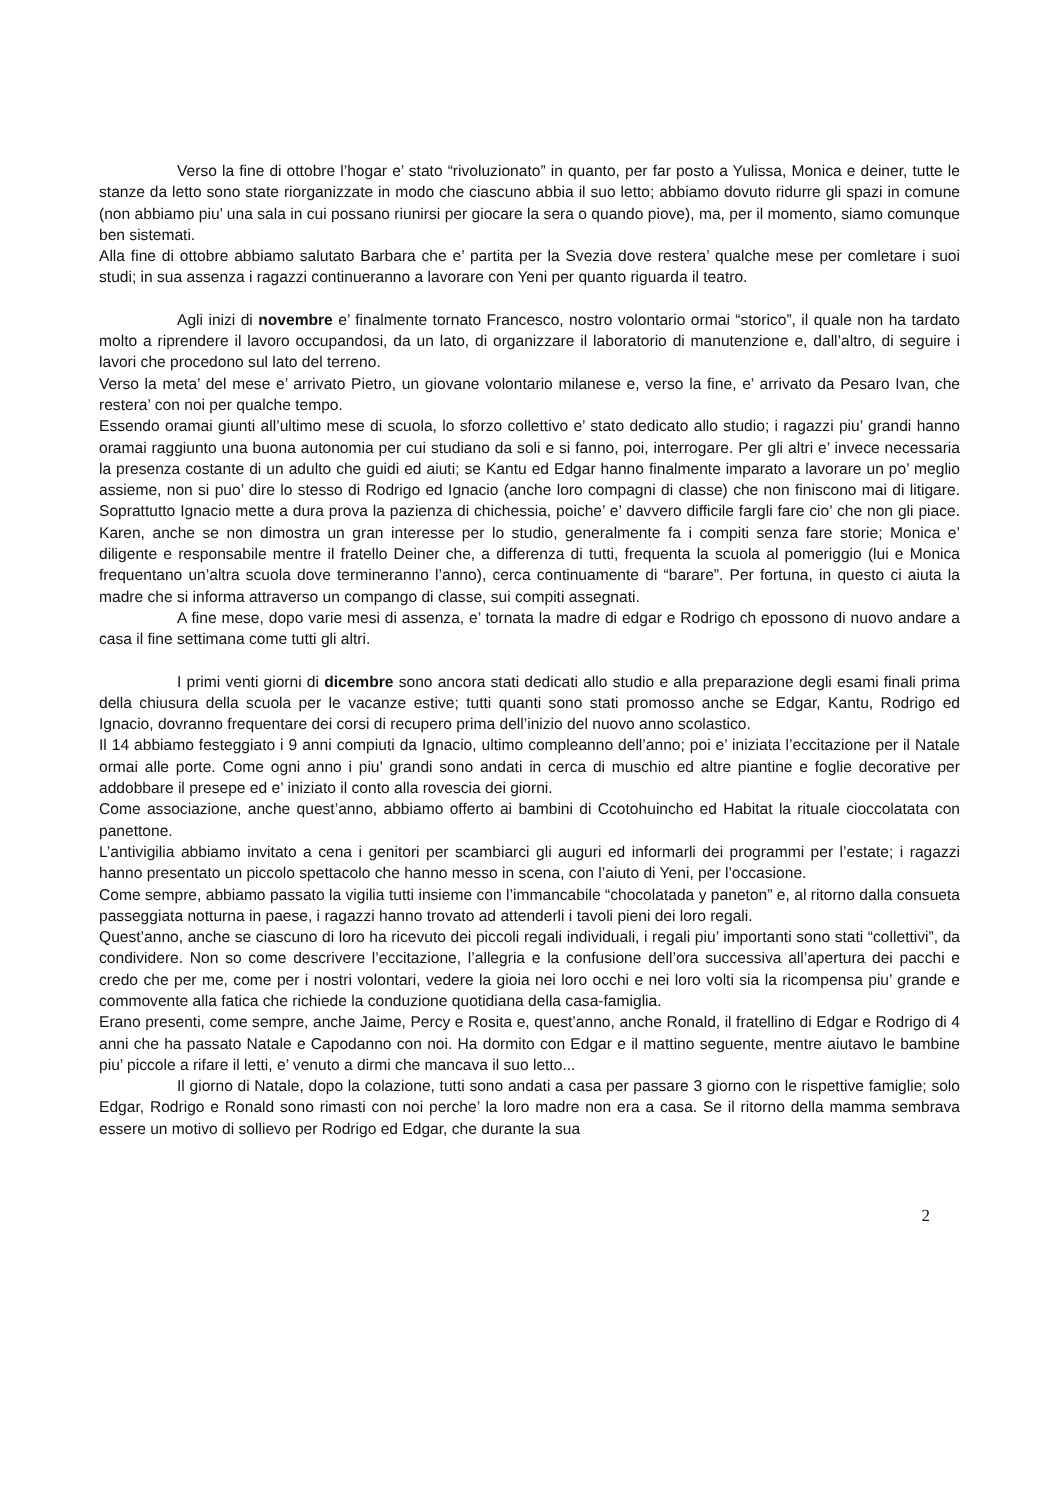Verso la fine di ottobre l’hogar e’ stato “rivoluzionato” in quanto, per far posto a Yulissa, Monica e deiner, tutte le stanze da letto sono state riorganizzate in modo che ciascuno abbia il suo letto; abbiamo dovuto ridurre gli spazi in comune (non abbiamo piu’ una sala in cui possano riunirsi per giocare la sera o quando piove), ma, per il momento, siamo comunque ben sistemati.
Alla fine di ottobre abbiamo salutato Barbara che e’ partita per la Svezia dove restera’ qualche mese per comletare i suoi studi; in sua assenza i ragazzi continueranno a lavorare con Yeni per quanto riguarda il teatro.
Agli inizi di novembre e’ finalmente tornato Francesco, nostro volontario ormai “storico”, il quale non ha tardato molto a riprendere il lavoro occupandosi, da un lato, di organizzare il laboratorio di manutenzione e, dall’altro, di seguire i lavori che procedono sul lato del terreno.
Verso la meta’ del mese e’ arrivato Pietro, un giovane volontario milanese e, verso la fine, e’ arrivato da Pesaro Ivan, che restera’ con noi per qualche tempo.
Essendo oramai giunti all’ultimo mese di scuola, lo sforzo collettivo e’ stato dedicato allo studio; i ragazzi piu’ grandi hanno oramai raggiunto una buona autonomia per cui studiano da soli e si fanno, poi, interrogare. Per gli altri e’ invece necessaria la presenza costante di un adulto che guidi ed aiuti; se Kantu ed Edgar hanno finalmente imparato a lavorare un po’ meglio assieme, non si puo’ dire lo stesso di Rodrigo ed Ignacio (anche loro compagni di classe) che non finiscono mai di litigare. Soprattutto Ignacio mette a dura prova la pazienza di chichessia, poiche’ e’ davvero difficile fargli fare cio’ che non gli piace. Karen, anche se non dimostra un gran interesse per lo studio, generalmente fa i compiti senza fare storie; Monica e’ diligente e responsabile mentre il fratello Deiner che, a differenza di tutti, frequenta la scuola al pomeriggio (lui e Monica frequentano un’altra scuola dove termineranno l’anno), cerca continuamente di “barare”. Per fortuna, in questo ci aiuta la madre che si informa attraverso un compango di classe, sui compiti assegnati.
A fine mese, dopo varie mesi di assenza, e’ tornata la madre di edgar e Rodrigo ch epossono di nuovo andare a casa il fine settimana come tutti gli altri.
I primi venti giorni di dicembre sono ancora stati dedicati allo studio e alla preparazione degli esami finali prima della chiusura della scuola per le vacanze estive; tutti quanti sono stati promosso anche se Edgar, Kantu, Rodrigo ed Ignacio, dovranno frequentare dei corsi di recupero prima dell’inizio del nuovo anno scolastico.
Il 14 abbiamo festeggiato i 9 anni compiuti da Ignacio, ultimo compleanno dell’anno; poi e’ iniziata l’eccitazione per il Natale ormai alle porte. Come ogni anno i piu’ grandi sono andati in cerca di muschio ed altre piantine e foglie decorative per addobbare il presepe ed e’ iniziato il conto alla rovescia dei giorni.
Come associazione, anche quest’anno, abbiamo offerto ai bambini di Ccotohuincho ed Habitat la rituale cioccolatata con panettone.
L’antivigilia abbiamo invitato a cena i genitori per scambiarci gli auguri ed informarli dei programmi per l’estate; i ragazzi hanno presentato un piccolo spettacolo che hanno messo in scena, con l’aiuto di Yeni, per l’occasione.
Come sempre, abbiamo passato la vigilia tutti insieme con l’immancabile “chocolatada y paneton” e, al ritorno dalla consueta passeggiata notturna in paese, i ragazzi hanno trovato ad attenderli i tavoli pieni dei loro regali.
Quest’anno, anche se ciascuno di loro ha ricevuto dei piccoli regali individuali, i regali piu’ importanti sono stati “collettivi”, da condividere. Non so come descrivere l’eccitazione, l’allegria e la confusione dell’ora successiva all’apertura dei pacchi e credo che per me, come per i nostri volontari, vedere la gioia nei loro occhi e nei loro volti sia la ricompensa piu’ grande e commovente alla fatica che richiede la conduzione quotidiana della casa-famiglia.
Erano presenti, come sempre, anche Jaime, Percy e Rosita e, quest’anno, anche Ronald, il fratellino di Edgar e Rodrigo di 4 anni che ha passato Natale e Capodanno con noi. Ha dormito con Edgar e il mattino seguente, mentre aiutavo le bambine piu’ piccole a rifare il letti, e’ venuto a dirmi che mancava il suo letto...
Il giorno di Natale, dopo la colazione, tutti sono andati a casa per passare 3 giorno con le rispettive famiglie; solo Edgar, Rodrigo e Ronald sono rimasti con noi perche’ la loro madre non era a casa. Se il ritorno della mamma sembrava essere un motivo di sollievo per Rodrigo ed Edgar, che durante la sua
2